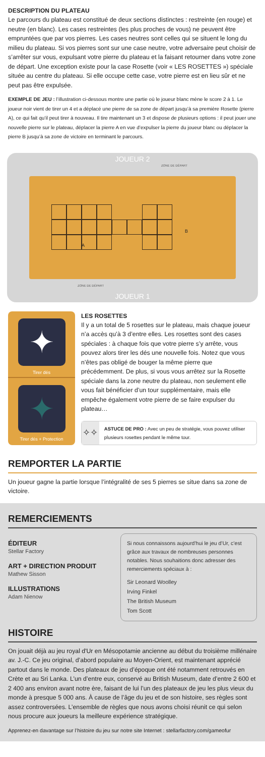DESCRIPTION DU PLATEAU
Le parcours du plateau est constitué de deux sections distinctes : restreinte (en rouge) et neutre (en blanc). Les cases restreintes (les plus proches de vous) ne peuvent être empruntées que par vos pierres. Les cases neutres sont celles qui se situent le long du milieu du plateau. Si vos pierres sont sur une case neutre, votre adversaire peut choisir de s’arrêter sur vous, expulsant votre pierre du plateau et la faisant retourner dans votre zone de départ. Une exception existe pour la case Rosette (voir « LES ROSETTES ») spéciale située au centre du plateau. Si elle occupe cette case, votre pierre est en lieu sûr et ne peut pas être expulsée.
EXEMPLE DE JEU : l’illustration ci-dessous montre une partie où le joueur blanc mène le score 2 à 1. Le joueur noir vient de tirer un 4 et a déplacé une pierre de sa zone de départ jusqu’à sa première Rosette (pierre A), ce qui fait qu’il peut tirer à nouveau. Il tire maintenant un 3 et dispose de plusieurs options : il peut jouer une nouvelle pierre sur le plateau, déplacer la pierre A en vue d’expulser la pierre du joueur blanc ou déplacer la pierre B jusqu’à sa zone de victoire en terminant le parcours.
JOUEUR 2
ZONE DE DÉPART
A
B
ZONE DE DÉPART
JOUEUR 1
✦
Tirer dés
✦
Tirer dés + Protection
LES ROSETTES
Il y a un total de 5 rosettes sur le plateau, mais chaque joueur n’a accès qu’à 3 d’entre elles. Les rosettes sont des cases spéciales : à chaque fois que votre pierre s’y arrête, vous pouvez alors tirer les dés une nouvelle fois. Notez que vous n’êtes pas obligé de bouger la même pierre que précédemment. De plus, si vous vous arrêtez sur la Rosette spéciale dans la zone neutre du plateau, non seulement elle vous fait bénéficier d’un tour supplémen­taire, mais elle empêche également votre pierre de se faire expulser du plateau…
✧✧
ASTUCE DE PRO : Avec un peu de stratégie, vous pouvez utiliser plusieurs rosettes pendant le même tour.
REMPORTER LA PARTIE
Un joueur gagne la partie lorsque l’intégralité de ses 5 pierres se situe dans sa zone de victoire.
REMERCIEMENTS
ÉDITEUR
Stellar Factory
ART + DIRECTION PRODUIT
Mathew Sisson
ILLUSTRATIONS
Adam Nienow
Si nous connaissons aujourd’hui le jeu d’Ur, c’est grâce aux travaux de nombreuses personnes notables. Nous souhaitions donc adresser des remerciements spéciaux à :
Sir Leonard Woolley
Irving Finkel
The British Museum
Tom Scott
HISTOIRE
On jouait déjà au jeu royal d'Ur en Mésopotamie ancienne au début du troisième millénaire av. J.-C. Ce jeu original, d’abord populaire au Moyen-Orient, est maintenant apprécié partout dans le monde. Des plateaux de jeu d’époque ont été notamment retrouvés en Crète et au Sri Lanka. L’un d’entre eux, conservé au British Museum, date d’entre 2 600 et 2 400 ans environ avant notre ère, faisant de lui l’un des plateaux de jeu les plus vieux du monde à presque 5 000 ans. À cause de l’âge du jeu et de son histoire, ses règles sont assez controversées. L’ensemble de règles que nous avons choisi réunit ce qui selon nous procure aux joueurs la meilleure expérience stratégique.
Apprenez-en davantage sur l’histoire du jeu sur notre site Internet : stellarfactory.com/gameofur